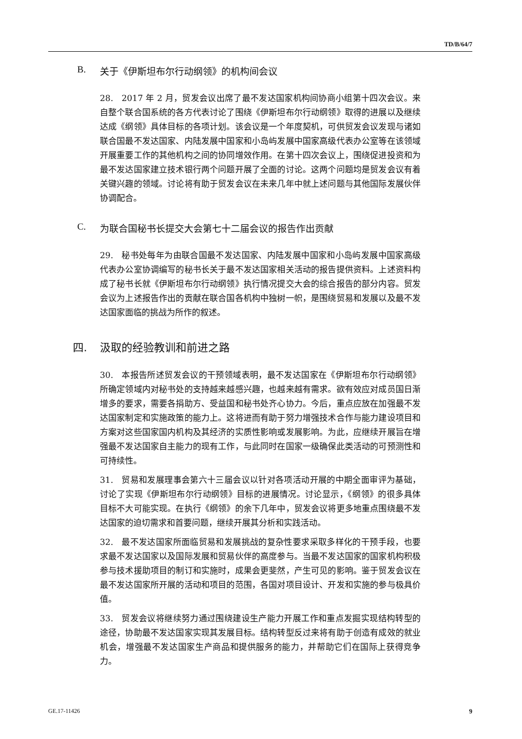TD/B/64/7
B. 关于《伊斯坦布尔行动纲领》的机构间会议
28. 2017 年 2 月，贸发会议出席了最不发达国家机构间协商小组第十四次会议。来自整个联合国系统的各方代表讨论了围绕《伊斯坦布尔行动纲领》取得的进展以及继续达成《纲领》具体目标的各项计划。该会议是一个年度契机，可供贸发会议发现与诸如联合国最不发达国家、内陆发展中国家和小岛屿发展中国家高级代表办公室等在该领域开展重要工作的其他机构之间的协同增效作用。在第十四次会议上，围绕促进投资和为最不发达国家建立技术银行两个问题开展了全面的讨论。这两个问题均是贸发会议有着关键兴趣的领域。讨论将有助于贸发会议在未来几年中就上述问题与其他国际发展伙伴协调配合。
C. 为联合国秘书长提交大会第七十二届会议的报告作出贡献
29. 秘书处每年为由联合国最不发达国家、内陆发展中国家和小岛屿发展中国家高级代表办公室协调编写的秘书长关于最不发达国家相关活动的报告提供资料。上述资料构成了秘书长就《伊斯坦布尔行动纲领》执行情况提交大会的综合报告的部分内容。贸发会议为上述报告作出的贡献在联合国各机构中独树一帜，是围绕贸易和发展以及最不发达国家面临的挑战为所作的叙述。
四. 汲取的经验教训和前进之路
30. 本报告所述贸发会议的干预领域表明，最不发达国家在《伊斯坦布尔行动纲领》所确定领域内对秘书处的支持越来越感兴趣，也越来越有需求。欲有效应对成员国日渐增多的要求，需要各捐助方、受益国和秘书处齐心协力。今后，重点应放在加强最不发达国家制定和实施政策的能力上。这将进而有助于努力增强技术合作与能力建设项目和方案对这些国家国内机构及其经济的实质性影响或发展影响。为此，应继续开展旨在增强最不发达国家自主能力的现有工作，与此同时在国家一级确保此类活动的可预测性和可持续性。
31. 贸易和发展理事会第六十三届会议以针对各项活动开展的中期全面审评为基础，讨论了实现《伊斯坦布尔行动纲领》目标的进展情况。讨论显示，《纲领》的很多具体目标不大可能实现。在执行《纲领》的余下几年中，贸发会议将更多地重点围绕最不发达国家的迫切需求和首要问题，继续开展其分析和实践活动。
32. 最不发达国家所面临贸易和发展挑战的复杂性要求采取多样化的干预手段，也要求最不发达国家以及国际发展和贸易伙伴的高度参与。当最不发达国家的国家机构积极参与技术援助项目的制订和实施时，成果会更斐然，产生可见的影响。鉴于贸发会议在最不发达国家所开展的活动和项目的范围，各国对项目设计、开发和实施的参与极具价值。
33. 贸发会议将继续努力通过围绕建设生产能力开展工作和重点发掘实现结构转型的途径，协助最不发达国家实现其发展目标。结构转型反过来将有助于创造有成效的就业机会，增强最不发达国家生产商品和提供服务的能力，并帮助它们在国际上获得竞争力。
GE.17-11426 9